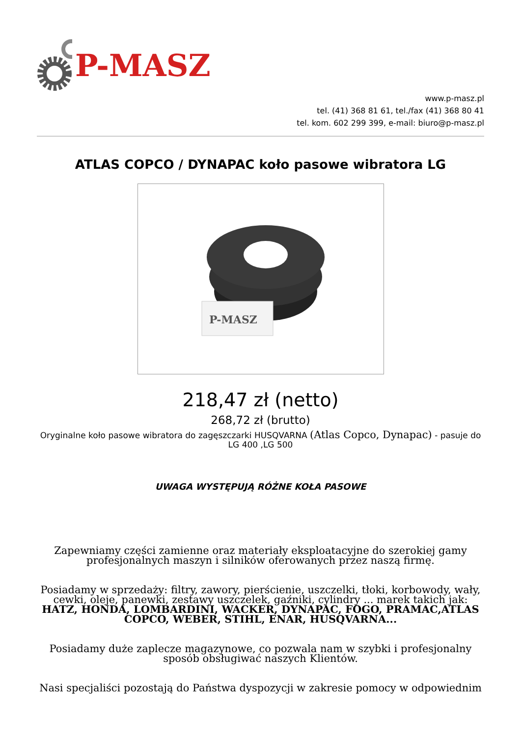P-MASZ
www.p-masz.pl
tel. (41) 368 81 61, tel./fax (41) 368 80 41
tel. kom. 602 299 399, e-mail: biuro@p-masz.pl
ATLAS COPCO / DYNAPAC koło pasowe wibratora LG
P-MASZ
218,47 zł (netto)
268,72 zł (brutto)
Oryginalne koło pasowe wibratora do zagęszczarki HUSQVARNA (Atlas Copco, Dynapac) - pasuje do LG 400 ,LG 500
UWAGA WYSTĘPUJĄ RÓŻNE KOŁA PASOWE
Zapewniamy części zamienne oraz materiały eksploatacyjne do szerokiej gamy profesjonalnych maszyn i silników oferowanych przez naszą firmę.
Posiadamy w sprzedaży: filtry, zawory, pierścienie, uszczelki, tłoki, korbowody, wały, cewki, oleje, panewki, zestawy uszczelek, gaźniki, cylindry ... marek takich jak: HATZ, HONDA, LOMBARDINI, WACKER, DYNAPAC, FOGO, PRAMAC,ATLAS COPCO, WEBER, STIHL, ENAR, HUSQVARNA...
Posiadamy duże zaplecze magazynowe, co pozwala nam w szybki i profesjonalny sposób obsługiwać naszych Klientów.
Nasi specjaliści pozostają do Państwa dyspozycji w zakresie pomocy w odpowiednim